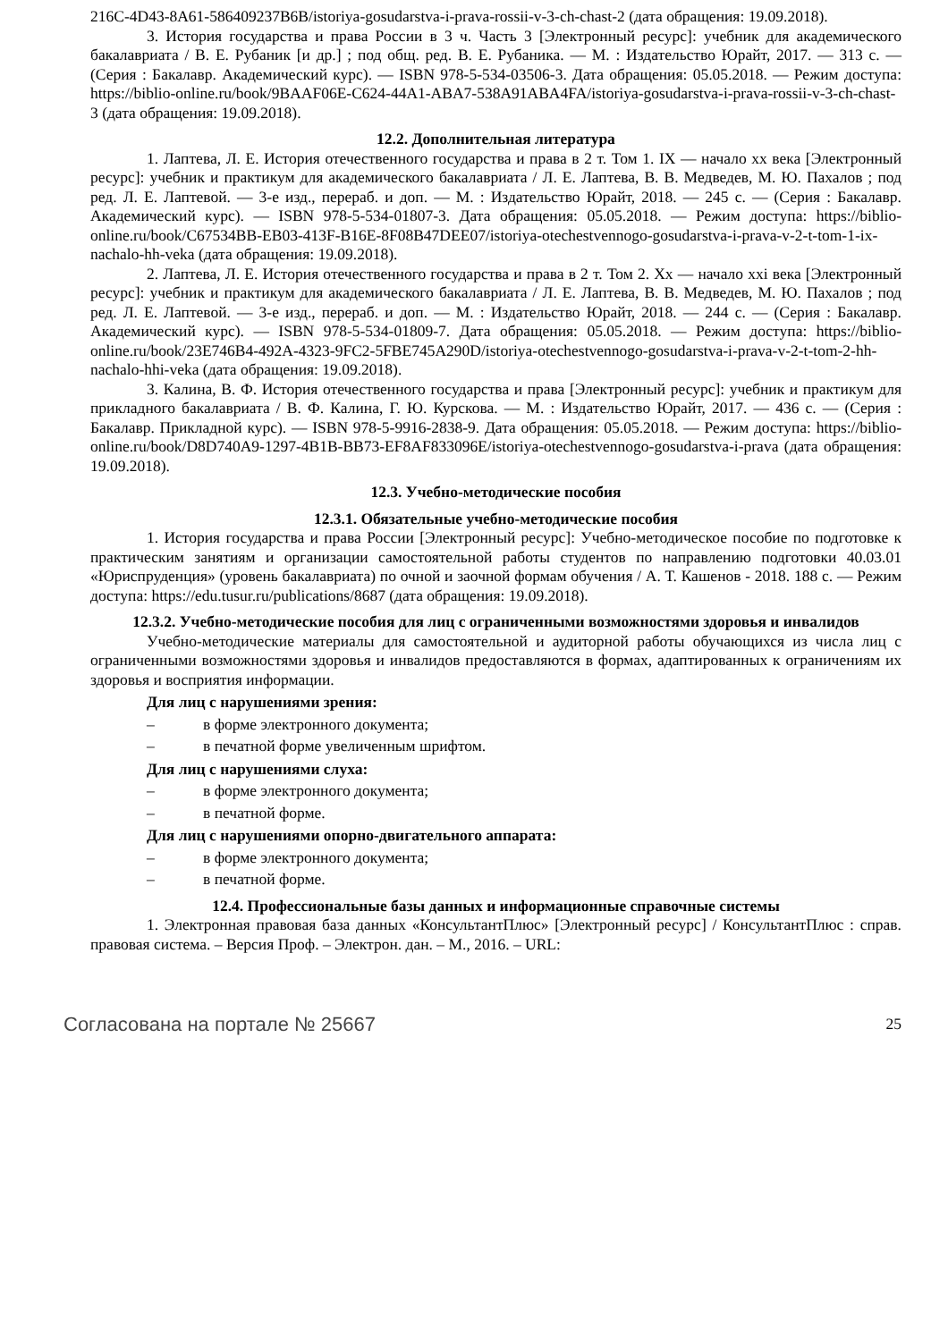216C-4D43-8A61-586409237B6B/istoriya-gosudarstva-i-prava-rossii-v-3-ch-chast-2 (дата обращения: 19.09.2018).
3. История государства и права России в 3 ч. Часть 3 [Электронный ресурс]: учебник для академического бакалавриата / В. Е. Рубаник [и др.] ; под общ. ред. В. Е. Рубаника. — М. : Издательство Юрайт, 2017. — 313 с. — (Серия : Бакалавр. Академический курс). — ISBN 978-5-534-03506-3. Дата обращения: 05.05.2018. — Режим доступа: https://biblio-online.ru/book/9BAAF06E-C624-44A1-ABA7-538A91ABA4FA/istoriya-gosudarstva-i-prava-rossii-v-3-ch-chast-3 (дата обращения: 19.09.2018).
12.2. Дополнительная литература
1. Лаптева, Л. Е. История отечественного государства и права в 2 т. Том 1. IX — начало xx века [Электронный ресурс]: учебник и практикум для академического бакалавриата / Л. Е. Лаптева, В. В. Медведев, М. Ю. Пахалов ; под ред. Л. Е. Лаптевой. — 3-е изд., перераб. и доп. — М. : Издательство Юрайт, 2018. — 245 с. — (Серия : Бакалавр. Академический курс). — ISBN 978-5-534-01807-3. Дата обращения: 05.05.2018. — Режим доступа: https://biblio-online.ru/book/C67534BB-EB03-413F-B16E-8F08B47DEE07/istoriya-otechestvennogo-gosudarstva-i-prava-v-2-t-tom-1-ix-nachalo-hh-veka (дата обращения: 19.09.2018).
2. Лаптева, Л. Е. История отечественного государства и права в 2 т. Том 2. Xx — начало xxi века [Электронный ресурс]: учебник и практикум для академического бакалавриата / Л. Е. Лаптева, В. В. Медведев, М. Ю. Пахалов ; под ред. Л. Е. Лаптевой. — 3-е изд., перераб. и доп. — М. : Издательство Юрайт, 2018. — 244 с. — (Серия : Бакалавр. Академический курс). — ISBN 978-5-534-01809-7. Дата обращения: 05.05.2018. — Режим доступа: https://biblio-online.ru/book/23E746B4-492A-4323-9FC2-5FBE745A290D/istoriya-otechestvennogo-gosudarstva-i-prava-v-2-t-tom-2-hh-nachalo-hhi-veka (дата обращения: 19.09.2018).
3. Калина, В. Ф. История отечественного государства и права [Электронный ресурс]: учебник и практикум для прикладного бакалавриата / В. Ф. Калина, Г. Ю. Курскова. — М. : Издательство Юрайт, 2017. — 436 с. — (Серия : Бакалавр. Прикладной курс). — ISBN 978-5-9916-2838-9. Дата обращения: 05.05.2018. — Режим доступа: https://biblio-online.ru/book/D8D740A9-1297-4B1B-BB73-EF8AF833096E/istoriya-otechestvennogo-gosudarstva-i-prava (дата обращения: 19.09.2018).
12.3. Учебно-методические пособия
12.3.1. Обязательные учебно-методические пособия
1. История государства и права России [Электронный ресурс]: Учебно-методическое пособие по подготовке к практическим занятиям и организации самостоятельной работы студентов по направлению подготовки 40.03.01 «Юриспруденция» (уровень бакалавриата) по очной и заочной формам обучения / А. Т. Кашенов - 2018. 188 с. — Режим доступа: https://edu.tusur.ru/publications/8687 (дата обращения: 19.09.2018).
12.3.2. Учебно-методические пособия для лиц с ограниченными возможностями здоровья и инвалидов
Учебно-методические материалы для самостоятельной и аудиторной работы обучающихся из числа лиц с ограниченными возможностями здоровья и инвалидов предоставляются в формах, адаптированных к ограничениям их здоровья и восприятия информации.
Для лиц с нарушениями зрения:
– в форме электронного документа;
– в печатной форме увеличенным шрифтом.
Для лиц с нарушениями слуха:
– в форме электронного документа;
– в печатной форме.
Для лиц с нарушениями опорно-двигательного аппарата:
– в форме электронного документа;
– в печатной форме.
12.4. Профессиональные базы данных и информационные справочные системы
1. Электронная правовая база данных «КонсультантПлюс» [Электронный ресурс] / КонсультантПлюс : справ. правовая система. – Версия Проф. – Электрон. дан. – М., 2016. – URL:
Согласована на портале № 25667 25